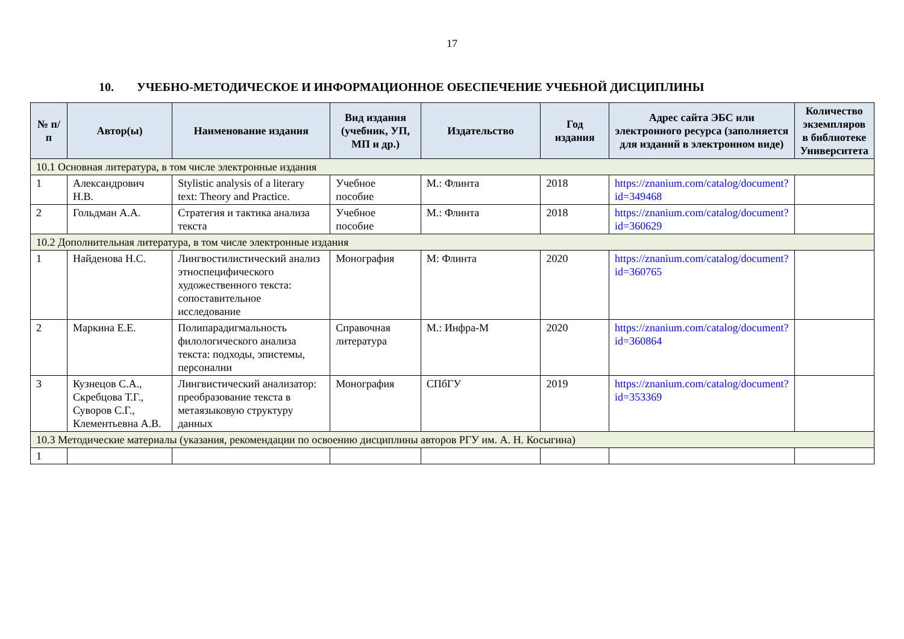17
10. УЧЕБНО-МЕТОДИЧЕСКОЕ И ИНФОРМАЦИОННОЕ ОБЕСПЕЧЕНИЕ УЧЕБНОЙ ДИСЦИПЛИНЫ
| № п/п | Автор(ы) | Наименование издания | Вид издания (учебник, УП, МП и др.) | Издательство | Год издания | Адрес сайта ЭБС или электронного ресурса (заполняется для изданий в электронном виде) | Количество экземпляров в библиотеке Университета |
| --- | --- | --- | --- | --- | --- | --- | --- |
| 10.1 Основная литература, в том числе электронные издания | | | | | | | |
| 1 | Александрович Н.В. | Stylistic analysis of a literary text: Theory and Practice. | Учебное пособие | М.: Флинта | 2018 | https://znanium.com/catalog/document?id=349468 | |
| 2 | Гольдман А.А. | Стратегия и тактика анализа текста | Учебное пособие | М.: Флинта | 2018 | https://znanium.com/catalog/document?id=360629 | |
| 10.2 Дополнительная литература, в том числе электронные издания | | | | | | | |
| 1 | Найденова Н.С. | Лингвостилистический анализ этноспецифического художественного текста: сопоставительное исследование | Монография | М: Флинта | 2020 | https://znanium.com/catalog/document?id=360765 | |
| 2 | Маркина Е.Е. | Полипарадигмальность филологического анализа текста: подходы, эпистемы, персоналии | Справочная литература | М.: Инфра-М | 2020 | https://znanium.com/catalog/document?id=360864 | |
| 3 | Кузнецов С.А., Скребцова Т.Г., Суворов С.Г., Клементьевна А.В. | Лингвистический анализатор: преобразование текста в метаязыковую структуру данных | Монография | СПбГУ | 2019 | https://znanium.com/catalog/document?id=353369 | |
| 10.3 Методические материалы (указания, рекомендации по освоению дисциплины авторов РГУ им. А. Н. Косыгина) | | | | | | | |
| 1 | | | | | | | |